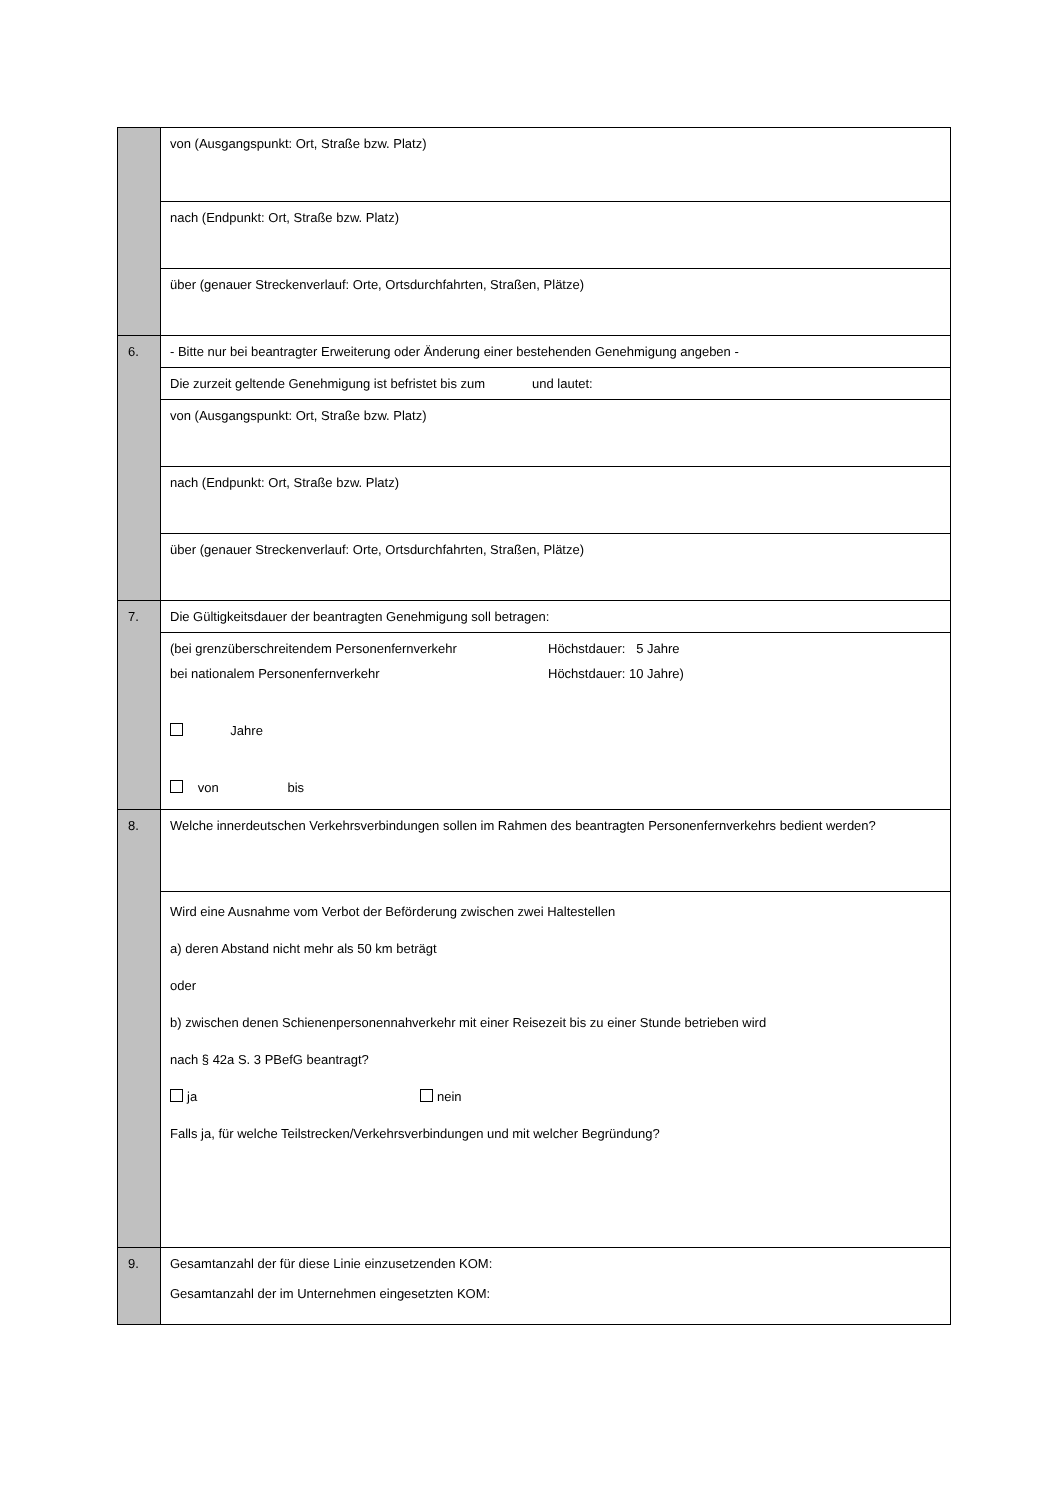| | von (Ausgangspunkt: Ort, Straße bzw. Platz) |
| | nach (Endpunkt: Ort, Straße bzw. Platz) |
| | über (genauer Streckenverlauf: Orte, Ortsdurchfahrten, Straßen, Plätze) |
| 6. | - Bitte nur bei beantragter Erweiterung oder Änderung einer bestehenden Genehmigung angeben - |
| | Die zurzeit geltende Genehmigung ist befristet bis zum und lautet: |
| | von (Ausgangspunkt: Ort, Straße bzw. Platz) |
| | nach (Endpunkt: Ort, Straße bzw. Platz) |
| | über (genauer Streckenverlauf: Orte, Ortsdurchfahrten, Straßen, Plätze) |
| 7. | Die Gültigkeitsdauer der beantragten Genehmigung soll betragen: |
| | (bei grenzüberschreitendem Personenfernverkehr Höchstdauer: 5 Jahre bei nationalem Personenfernverkehr Höchstdauer: 10 Jahre) Jahre von bis |
| 8. | Welche innerdeutschen Verkehrsverbindungen sollen im Rahmen des beantragten Personenfernverkehrs bedient werden? |
| | Wird eine Ausnahme vom Verbot der Beförderung zwischen zwei Haltestellen a) deren Abstand nicht mehr als 50 km beträgt oder b) zwischen denen Schienenpersonennahverkehr mit einer Reisezeit bis zu einer Stunde betrieben wird nach § 42a S. 3 PBefG beantragt? ja nein Falls ja, für welche Teilstrecken/Verkehrsverbindungen und mit welcher Begründung? |
| 9. | Gesamtanzahl der für diese Linie einzusetzenden KOM: Gesamtanzahl der im Unternehmen eingesetzten KOM: |